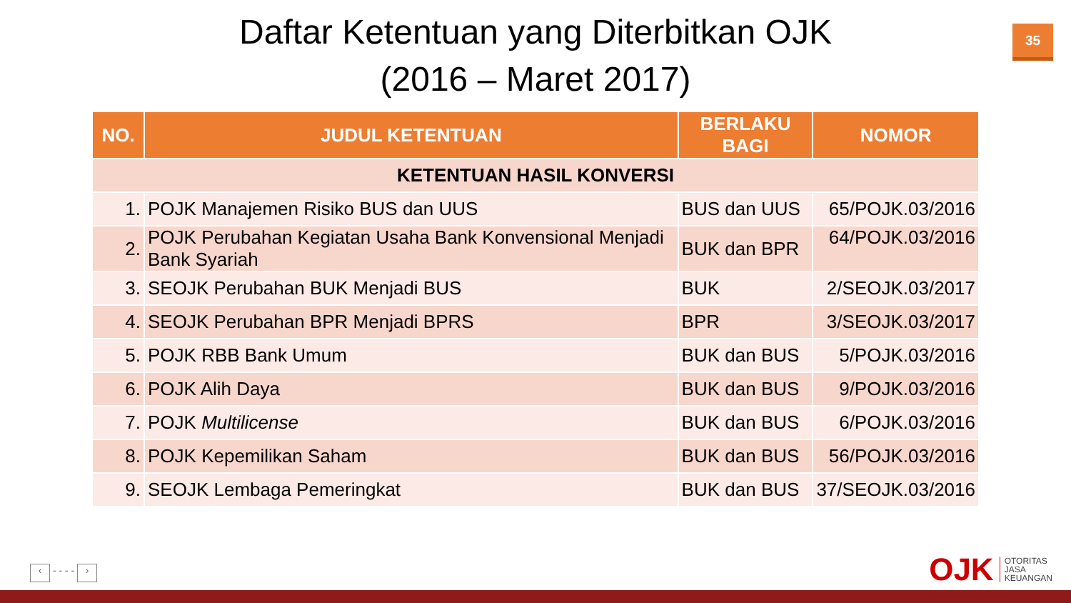Daftar Ketentuan yang Diterbitkan OJK
(2016 – Maret 2017)
35
| NO. | JUDUL KETENTUAN | BERLAKU BAGI | NOMOR |
| --- | --- | --- | --- |
| KETENTUAN HASIL KONVERSI | | | |
| 1. | POJK Manajemen Risiko BUS dan UUS | BUS dan UUS | 65/POJK.03/2016 |
| 2. | POJK Perubahan Kegiatan Usaha Bank Konvensional Menjadi Bank Syariah | BUK dan BPR | 64/POJK.03/2016 |
| 3. | SEOJK Perubahan BUK Menjadi BUS | BUK | 2/SEOJK.03/2017 |
| 4. | SEOJK Perubahan BPR Menjadi BPRS | BPR | 3/SEOJK.03/2017 |
| 5. | POJK RBB Bank Umum | BUK dan BUS | 5/POJK.03/2016 |
| 6. | POJK Alih Daya | BUK dan BUS | 9/POJK.03/2016 |
| 7. | POJK Multilicense | BUK dan BUS | 6/POJK.03/2016 |
| 8. | POJK Kepemilikan Saham | BUK dan BUS | 56/POJK.03/2016 |
| 9. | SEOJK Lembaga Pemeringkat | BUK dan BUS | 37/SEOJK.03/2016 |
‹ - - - - ›
OJK
OTORITAS
JASA
KEUANGAN